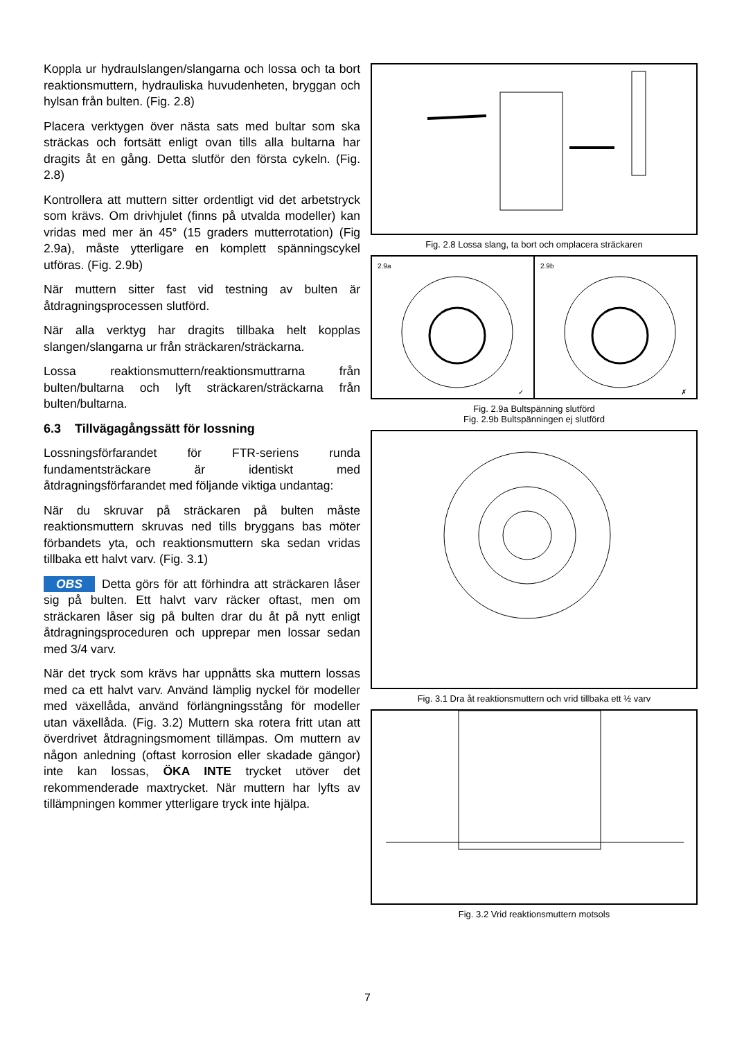Koppla ur hydraulslangen/slangarna och lossa och ta bort reaktionsmuttern, hydrauliska huvudenheten, bryggan och hylsan från bulten. (Fig. 2.8)
Placera verktygen över nästa sats med bultar som ska sträckas och fortsätt enligt ovan tills alla bultarna har dragits åt en gång. Detta slutför den första cykeln. (Fig. 2.8)
Kontrollera att muttern sitter ordentligt vid det arbetstryck som krävs. Om drivhjulet (finns på utvalda modeller) kan vridas med mer än 45° (15 graders mutterrotation) (Fig 2.9a), måste ytterligare en komplett spänningscykel utföras. (Fig. 2.9b)
När muttern sitter fast vid testning av bulten är åtdragningsprocessen slutförd.
När alla verktyg har dragits tillbaka helt kopplas slangen/slangarna ur från sträckaren/sträckarna.
Lossa reaktionsmuttern/reaktionsmuttrarna från bulten/bultarna och lyft sträckaren/sträckarna från bulten/bultarna.
6.3 Tillvägagångssätt för lossning
Lossningsförfarandet för FTR-seriens runda fundamentsträckare är identiskt med åtdragningsförfarandet med följande viktiga undantag:
När du skruvar på sträckaren på bulten måste reaktionsmuttern skruvas ned tills bryggans bas möter förbandets yta, och reaktionsmuttern ska sedan vridas tillbaka ett halvt varv. (Fig. 3.1)
OBS Detta görs för att förhindra att sträckaren låser sig på bulten. Ett halvt varv räcker oftast, men om sträckaren låser sig på bulten drar du åt på nytt enligt åtdragningsproceduren och upprepar men lossar sedan med 3/4 varv.
När det tryck som krävs har uppnåtts ska muttern lossas med ca ett halvt varv. Använd lämplig nyckel för modeller med växellåda, använd förlängningsstång för modeller utan växellåda. (Fig. 3.2) Muttern ska rotera fritt utan att överdrivet åtdragningsmoment tillämpas. Om muttern av någon anledning (oftast korrosion eller skadade gängor) inte kan lossas, ÖKA INTE trycket utöver det rekommenderade maxtrycket. När muttern har lyfts av tillämpningen kommer ytterligare tryck inte hjälpa.
Fig. 2.8 Lossa slang, ta bort och omplacera sträckaren
2.9a ✓ 2.9b ✗
Fig. 2.9a Bultspänning slutförd
Fig. 2.9b Bultspänningen ej slutförd
Fig. 3.1 Dra åt reaktionsmuttern och vrid tillbaka ett ½ varv
Fig. 3.2 Vrid reaktionsmuttern motsols
7